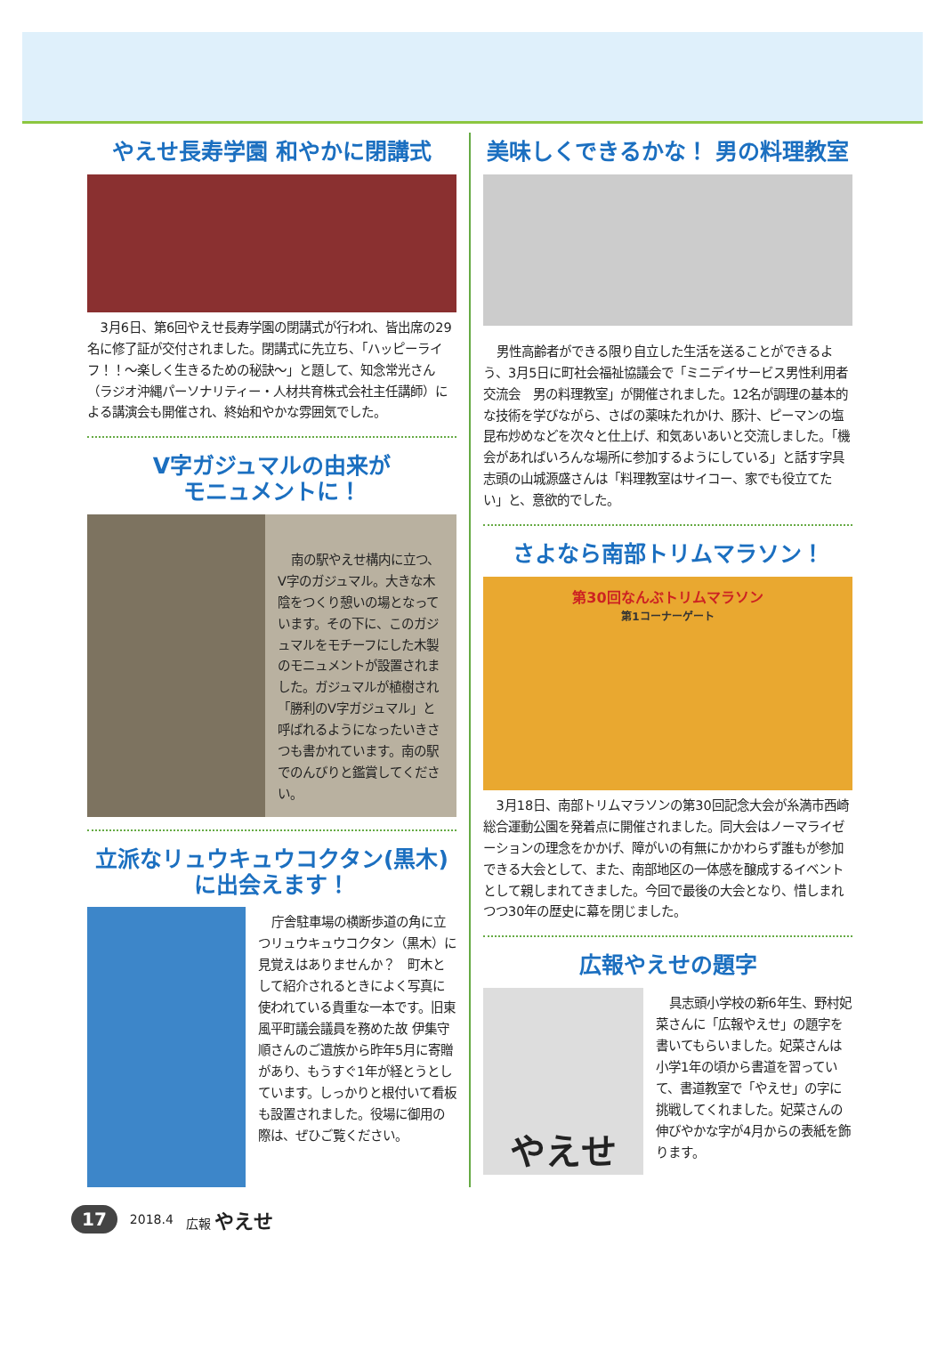やえせ長寿学園 和やかに閉講式
3月6日、第6回やえせ長寿学園の閉講式が行われ、皆出席の29名に修了証が交付されました。閉講式に先立ち、「ハッピーライフ！！～楽しく生きるための秘訣～」と題して、知念常光さん（ラジオ沖縄パーソナリティー・人材共育株式会社主任講師）による講演会も開催され、終始和やかな雰囲気でした。
V字ガジュマルの由来が
モニュメントに！
南の駅やえせ構内に立つ、V字のガジュマル。大きな木陰をつくり憩いの場となっています。その下に、このガジュマルをモチーフにした木製のモニュメントが設置されました。ガジュマルが植樹され「勝利のV字ガジュマル」と呼ばれるようになったいきさつも書かれています。南の駅でのんびりと鑑賞してください。
立派なリュウキュウコクタン(黒木)
に出会えます！
庁舎駐車場の横断歩道の角に立つリュウキュウコクタン（黒木）に見覚えはありませんか？　町木として紹介されるときによく写真に使われている貴重な一本です。旧東風平町議会議員を務めた故 伊集守順さんのご遺族から昨年5月に寄贈があり、もうすぐ1年が経とうとしています。しっかりと根付いて看板も設置されました。役場に御用の際は、ぜひご覧ください。
美味しくできるかな！ 男の料理教室
男性高齢者ができる限り自立した生活を送ることができるよう、3月5日に町社会福祉協議会で「ミニデイサービス男性利用者交流会　男の料理教室」が開催されました。12名が調理の基本的な技術を学びながら、さばの薬味たれかけ、豚汁、ピーマンの塩昆布炒めなどを次々と仕上げ、和気あいあいと交流しました。「機会があればいろんな場所に参加するようにしている」と話す字具志頭の山城源盛さんは「料理教室はサイコー、家でも役立てたい」と、意欲的でした。
さよなら南部トリムマラソン！
第30回なんぶトリムマラソン
第1コーナーゲート
3月18日、南部トリムマラソンの第30回記念大会が糸満市西崎総合運動公園を発着点に開催されました。同大会はノーマライゼーションの理念をかかげ、障がいの有無にかかわらず誰もが参加できる大会として、また、南部地区の一体感を醸成するイベントとして親しまれてきました。今回で最後の大会となり、惜しまれつつ30年の歴史に幕を閉じました。
広報やえせの題字
やえせ
具志頭小学校の新6年生、野村妃菜さんに「広報やえせ」の題字を書いてもらいました。妃菜さんは小学1年の頃から書道を習っていて、書道教室で「やえせ」の字に挑戦してくれました。妃菜さんの伸びやかな字が4月からの表紙を飾ります。
17 2018.4 広報 やえせ